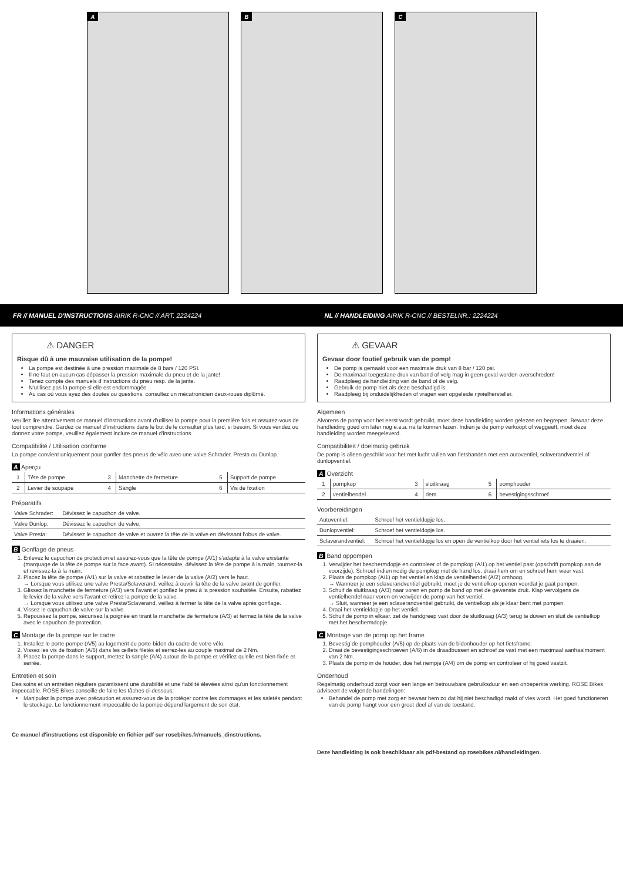A
B
C
FR // MANUEL D'INSTRUCTIONS AIRIK R-CNC // ART. 2224224
NL // HANDLEIDING AIRIK R-CNC // BESTELNR.: 2224224
⚠ DANGER
Risque dû à une mauvaise utilisation de la pompe!
La pompe est destinée à une pression maximale de 8 bars / 120 PSI.
Il ne faut en aucun cas dépasser la pression maximale du pneu et de la jante!
Tenez compte des manuels d'instructions du pneu resp. de la jante.
N'utilisez pas la pompe si elle est endommagée.
Au cas où vous ayez des doutes ou questions, consultez un mécatronicien deux-roues diplômé.
Informations générales
Veuillez lire attentivement ce manuel d'instructions avant d'utiliser la pompe pour la première fois et assurez-vous de tout comprendre. Gardez ce manuel d'instructions dans le but de le consulter plus tard, si besoin. Si vous vendez ou donnez votre pompe, veuillez également inclure ce manuel d'instructions.
Compatibilité / Utilisation conforme
La pompe convient uniquement pour gonfler des pneus de vélo avec une valve Schrader, Presta ou Dunlop.
A Aperçu
| 1 | Tête de pompe | 3 | Manchette de fermeture | 5 | Support de pompe |
| 2 | Levier de soupape | 4 | Sangle | 6 | Vis de fixation |
Préparatifs
| Valve Schrader: | Dévissez le capuchon de valve. |
| Valve Dunlop: | Dévissez le capuchon de valve. |
| Valve Presta: | Dévissez le capuchon de valve et ouvrez la tête de la valve en dévissant l'obus de valve. |
B Gonflage de pneus
1. Enlevez le capuchon de protection et assurez-vous que la tête de pompe (A/1) s'adapte à la valve existante (marquage de la tête de pompe sur la face avant). Si nécessaire, dévissez la tête de pompe à la main, tournez-la et revissez-la à la main.
2. Placez la tête de pompe (A/1) sur la valve et rabattez le levier de la valve (A/2) vers le haut.
→ Lorsque vous utilisez une valve Presta/Sclaverand, veillez à ouvrir la tête de la valve avant de gonfler.
3. Glissez la manchette de fermeture (A/3) vers l'avant et gonflez le pneu à la pression souhaitée. Ensuite, rabattez le levier de la valve vers l'avant et retirez la pompe de la valve.
→ Lorsque vous utilisez une valve Presta/Sclaverand, veillez à fermer la tête de la valve après gonflage.
4. Vissez le capuchon de valve sur la valve.
5. Repoussez la pompe, sécurisez la poignée en tirant la manchette de fermeture (A/3) et fermez la tête de la valve avec le capuchon de protection.
C Montage de la pompe sur le cadre
1. Installez le porte-pompe (A/5) au logement du porte-bidon du cadre de votre vélo.
2. Vissez les vis de fixation (A/6) dans les œillets filetés et serrez-les au couple maximal de 2 Nm.
3. Placez la pompe dans le support, mettez la sangle (A/4) autour de la pompe et vérifiez qu'elle est bien fixée et serrée.
Entretien et soin
Des soins et un entretien réguliers garantissent une durabilité et une fiabilité élevées ainsi qu'un fonctionnement impeccable. ROSE Bikes conseille de faire les tâches ci-dessous:
Manipulez la pompe avec précaution et assurez-vous de la protéger contre les dommages et les saletés pendant le stockage. Le fonctionnement impeccable de la pompe dépend largement de son état.
Ce manuel d'instructions est disponible en fichier pdf sur rosebikes.fr/manuels_dinstructions.
⚠ GEVAAR
Gevaar door foutief gebruik van de pomp!
De pomp is gemaakt voor een maximale druk van 8 bar / 120 psi.
De maximaal toegestane druk van band of velg mag in geen geval worden overschreden!
Raadpleeg de handleiding van de band of de velg.
Gebruik de pomp niet als deze beschadigd is.
Raadpleeg bij onduidelijkheden of vragen een opgeleide rijwielhersteller.
Algemeen
Alvorens de pomp voor het eerst wordt gebruikt, moet deze handleiding worden gelezen en begrepen. Bewaar deze handleiding goed om later nog e.e.a. na te kunnen lezen. Indien je de pomp verkoopt of weggeeft, moet deze handleiding worden meegeleverd.
Compatibiliteit / doelmatig gebruik
De pomp is alleen geschikt voor het met lucht vullen van fietsbanden met een autoventiel, sclaverandventiel of dunlopventiel.
A Overzicht
| 1 | pompkop | 3 | sluitkraag | 5 | pomphouder |
| 2 | ventielhendel | 4 | riem | 6 | bevestigingsschroef |
Voorbereidingen
| Autoventiel: | Schroef het ventieldopje los. |
| Dunlopventiel: | Schroef het ventieldopje los. |
| Sclaverandventiel: | Schroef het ventieldopje los en open de ventielkop door het ventiel iets los te draaien. |
B Band oppompen
1. Verwijder het beschermdopje en controleer of de pompkop (A/1) op het ventiel past (opschrift pompkop aan de voorzijde). Schroef indien nodig de pompkop met de hand los, draai hem om en schroef hem weer vast.
2. Plaats de pompkop (A/1) op het ventiel en klap de ventielhendel (A/2) omhoog.
→ Wanneer je een sclaverandventiel gebruikt, moet je de ventielkop openen voordat je gaat pompen.
3. Schuif de sluitkraag (A/3) naar voren en pomp de band op met de gewenste druk. Klap vervolgens de ventielhendel naar voren en verwijder de pomp van het ventiel.
→ Sluit, wanneer je een sclaverandventiel gebruikt, de ventielkop als je klaar bent met pompen.
4. Draai het ventieldopje op het ventiel.
5. Schuif de pomp in elkaar, zet de handgreep vast door de sluitkraag (A/3) terug te duwen en sluit de ventielkop met het beschermdopje.
C Montage van de pomp op het frame
1. Bevestig de pomphouder (A/5) op de plaats van de bidonhouder op het fietsframe.
2. Draai de bevestigingsschroeven (A/6) in de draadbussen en schroef ze vast met een maximaal aanhaalmoment van 2 Nm.
3. Plaats de pomp in de houder, doe het riempje (A/4) om de pomp en controleer of hij goed vastzit.
Onderhoud
Regelmatig onderhoud zorgt voor een lange en betrouwbare gebruiksduur en een onbeperkte werking. ROSE Bikes adviseert de volgende handelingen:
Behandel de pomp met zorg en bewaar hem zo dat hij niet beschadigd raakt of vies wordt. Het goed functioneren van de pomp hangt voor een groot deel af van de toestand.
Deze handleiding is ook beschikbaar als pdf-bestand op rosebikes.nl/handleidingen.